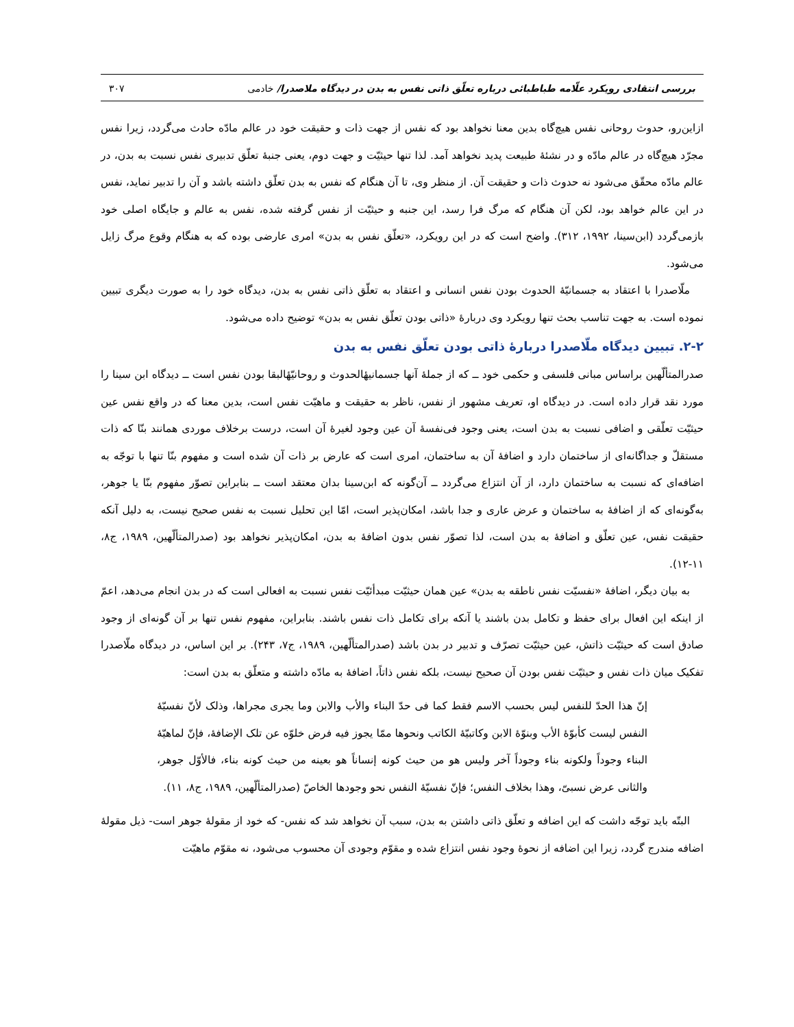بررسی انتقادی رویکرد علّامه طباطبائی درباره تعلّق ذاتی نفس به بدن در دیدگاه ملاصدرا/ خادمی ۳۰۷
ازاین‌رو، حدوث روحانی نفس هیچ‌گاه بدین معنا نخواهد بود که نفس از جهت ذات و حقیقت خود در عالم مادّه حادث می‌گردد، زیرا نفس مجرّد هیچ‌گاه در عالم مادّه و در نشئهٔ طبیعت پدید نخواهد آمد. لذا تنها حیثیّت و جهت دوم، یعنی جنبهٔ تعلّق تدبیری نفس نسبت به بدن، در عالم مادّه محقّق می‌شود نه حدوث ذات و حقیقت آن. از منظر وی، تا آن هنگام که نفس به بدن تعلّق داشته باشد و آن را تدبیر نماید، نفس در این عالم خواهد بود، لکن آن هنگام که مرگ فرا رسد، این جنبه و حیثیّت از نفس گرفته شده، نفس به عالم و جایگاه اصلی خود بازمی‌گردد (ابن‌سینا، ۱۹۹۲، ۳۱۲). واضح است که در این رویکرد، «تعلّق نفس به بدن» امری عارضی بوده که به هنگام وقوع مرگ زایل می‌شود.
ملّاصدرا با اعتقاد به جسمانیّهٔ الحدوث بودن نفس انسانی و اعتقاد به تعلّق ذاتی نفس به بدن، دیدگاه خود را به صورت دیگری تبیین نموده است. به جهت تناسب بحث تنها رویکرد وی دربارهٔ «ذاتی بودن تعلّق نفس به بدن» توضیح داده می‌شود.
۲-۲. تبیین دیدگاه ملّاصدرا دربارهٔ ذاتی بودن تعلّق نفس به بدن
صدرالمتألّهین براساس مبانی فلسفی و حکمی خود ــ که از جملهٔ آنها جسمانیهٔالحدوث و روحانیّهٔالبقا بودن نفس است ــ دیدگاه ابن سینا را مورد نقد قرار داده است. در دیدگاه او، تعریف مشهور از نفس، ناظر به حقیقت و ماهیّت نفس است، بدین معنا که در واقع نفس عین حیثیّت تعلّقی و اضافی نسبت به بدن است، یعنی وجود فی‌نفسهٔ آن عین وجود لغیرهٔ آن است، درست برخلاف موردی همانند بنّا که ذات مستقلّ و جداگانه‌ای از ساختمان دارد و اضافهٔ آن به ساختمان، امری است که عارض بر ذات آن شده است و مفهوم بنّا تنها با توجّه به اضافه‌ای که نسبت به ساختمان دارد، از آن انتزاع می‌گردد ــ آن‌گونه که ابن‌سینا بدان معتقد است ــ بنابراین تصوّر مفهوم بنّا یا جوهر، به‌گونه‌ای که از اضافهٔ به ساختمان و عرض عاری و جدا باشد، امکان‌پذیر است، امّا این تحلیل نسبت به نفس صحیح نیست، به دلیل آنکه حقیقت نفس، عین تعلّق و اضافهٔ به بدن است، لذا تصوّر نفس بدون اضافهٔ به بدن، امکان‌پذیر نخواهد بود (صدرالمتألّهین، ۱۹۸۹، ج۸، ۱۱-۱۲).
به بیان دیگر، اضافهٔ «نفسیّت نفس ناطقه به بدن» عین همان حیثیّت مبدأئیّت نفس نسبت به افعالی است که در بدن انجام می‌دهد، اعمّ از اینکه این افعال برای حفظ و تکامل بدن باشند یا آنکه برای تکامل ذات نفس باشند. بنابراین، مفهوم نفس تنها بر آن گونه‌ای از وجود صادق است که حیثیّت ذاتش، عین حیثیّت تصرّف و تدبیر در بدن باشد (صدرالمتألّهین، ۱۹۸۹، ج۷، ۲۴۳). بر این اساس، در دیدگاه ملّاصدرا تفکیک میان ذات نفس و حیثیّت نفس بودن آن صحیح نیست، بلکه نفس ذاتاً، اضافهٔ به مادّه داشته و متعلّق به بدن است:
إنّ هذا الحدّ للنفس لیس بحسب الاسم فقط کما فی حدّ البناء والأب والابن وما یجری مجراها، وذلک لأنّ نفسیّهٔ النفس لیست کأبوّهٔ الأب وبنوّهٔ الابن وکاتبیّهٔ الکاتب ونحوها ممّا یجوز فیه فرض خلوّه عن تلک الإضافهٔ، فإنّ لماهیّهٔ البناء وجوداً ولکونه بناء وجوداً آخر ولیس هو من حیث کونه إنساناً هو بعینه من حیث کونه بناء، فالأوّل جوهر، والثانی عرض نسبیّ، وهذا بخلاف النفس؛ فإنّ نفسیّهٔ النفس نحو وجودها الخاصّ (صدرالمتألّهین، ۱۹۸۹، ج۸، ۱۱).
البتّه باید توجّه داشت که این اضافه و تعلّق ذاتی داشتن به بدن، سبب آن نخواهد شد که نفس- که خود از مقولهٔ جوهر است- ذیل مقولهٔ اضافه مندرج گردد، زیرا این اضافه از نحوهٔ وجود نفس انتزاع شده و مقوّم وجودی آن محسوب می‌شود، نه مقوّم ماهیّت